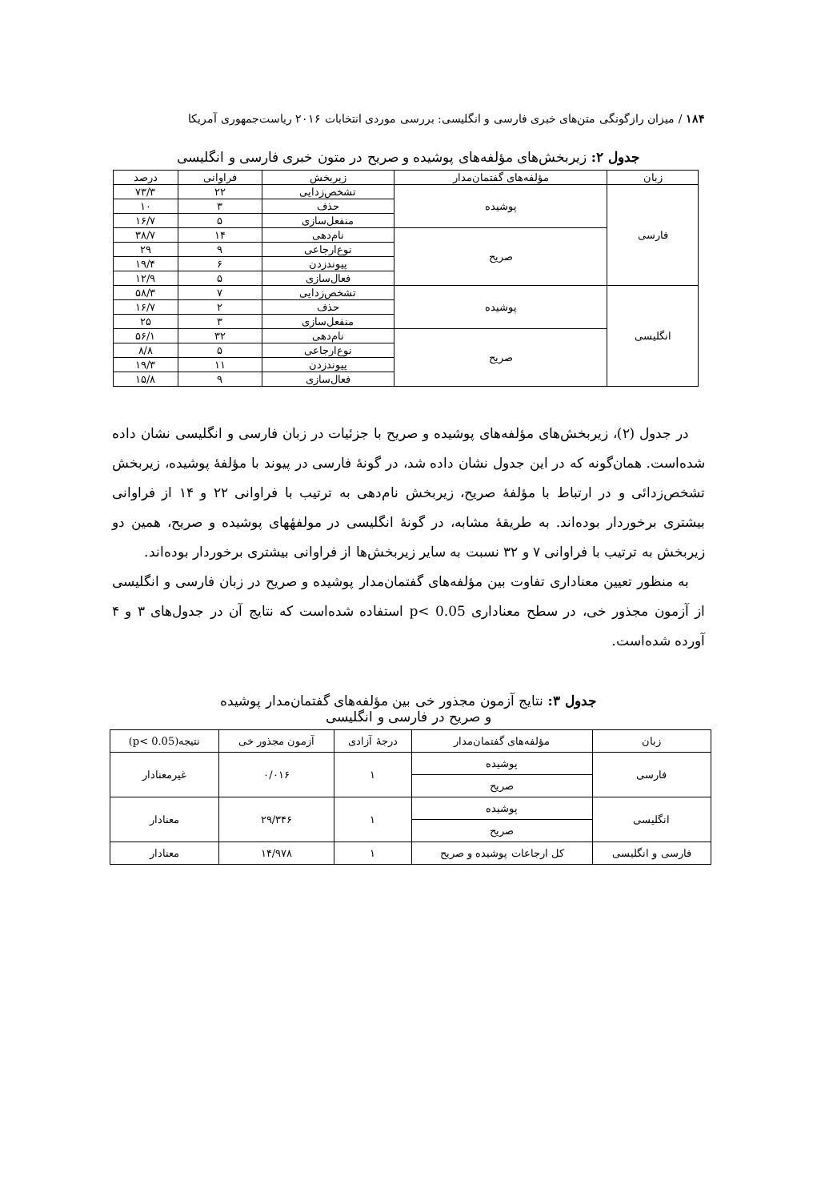۱۸۴ / میزان رازگونگی متن‌های خبری فارسی و انگلیسی: بررسی موردی انتخابات ۲۰۱۶ ریاست‌جمهوری آمریکا
جدول ۲: زیربخش‌های مؤلفه‌های پوشیده و صریح در متون خبری فارسی و انگلیسی
| زبان | مؤلفه‌های گفتمان‌مدار | زیربخش | فراوانی | درصد |
| --- | --- | --- | --- | --- |
| فارسی | پوشیده | تشخص‌زدایی | ۲۲ | ۷۳/۳ |
| | | حذف | ۳ | ۱۰ |
| | | منفعل‌سازی | ۵ | ۱۶/۷ |
| | صریح | نام‌دهی | ۱۴ | ۳۸/۷ |
| | | نوع‌ارجاعی | ۹ | ۲۹ |
| | | پیوندزدن | ۶ | ۱۹/۴ |
| | | فعال‌سازی | ۵ | ۱۲/۹ |
| انگلیسی | پوشیده | تشخص‌زدایی | ۷ | ۵۸/۳ |
| | | حذف | ۲ | ۱۶/۷ |
| | | منفعل‌سازی | ۳ | ۲۵ |
| | صریح | نام‌دهی | ۳۲ | ۵۶/۱ |
| | | نوع‌ارجاعی | ۵ | ۸/۸ |
| | | پیوندزدن | ۱۱ | ۱۹/۳ |
| | | فعال‌سازی | ۹ | ۱۵/۸ |
در جدول (۲)، زیربخش‌های مؤلفه‌های پوشیده و صریح با جزئیات در زبان فارسی و انگلیسی نشان داده شده‌است. همان‌گونه که در این جدول نشان داده شد، در گونهٔ فارسی در پیوند با مؤلفهٔ پوشیده، زیربخش تشخص‌زدائی و در ارتباط با مؤلفهٔ صریح، زیربخش نام‌دهی به ترتیب با فراوانی ۲۲ و ۱۴ از فراوانی بیشتری برخوردار بوده‌اند. به طریقهٔ مشابه، در گونهٔ انگلیسی در مولفهٔهای پوشیده و صریح، همین دو زیربخش به ترتیب با فراوانی ۷ و ۳۲ نسبت به سایر زیربخش‌ها از فراوانی بیشتری برخوردار بوده‌اند.
به منظور تعیین معناداری تفاوت بین مؤلفه‌های گفتمان‌مدار پوشیده و صریح در زبان فارسی و انگلیسی از آزمون مجذور خی، در سطح معناداری p< 0.05 استفاده شده‌است که نتایج آن در جدول‌های ۳ و ۴ آورده شده‌است.
جدول ۳: نتایج آزمون مجذور خی بین مؤلفه‌های گفتمان‌مدار پوشیده
و صریح در فارسی و انگلیسی
| زبان | مؤلفه‌های گفتمان‌مدار | درجهٔ آزادی | آزمون مجذور خی | نتیجه(p< 0.05) |
| --- | --- | --- | --- | --- |
| فارسی | پوشیده | ۱ | ۰/۰۱۶ | غیرمعنادار |
| | صریح | | | |
| انگلیسی | پوشیده | ۱ | ۲۹/۳۴۶ | معنادار |
| | صریح | | | |
| فارسی و انگلیسی | کل ارجاعات پوشیده و صریح | ۱ | ۱۴/۹۷۸ | معنادار |